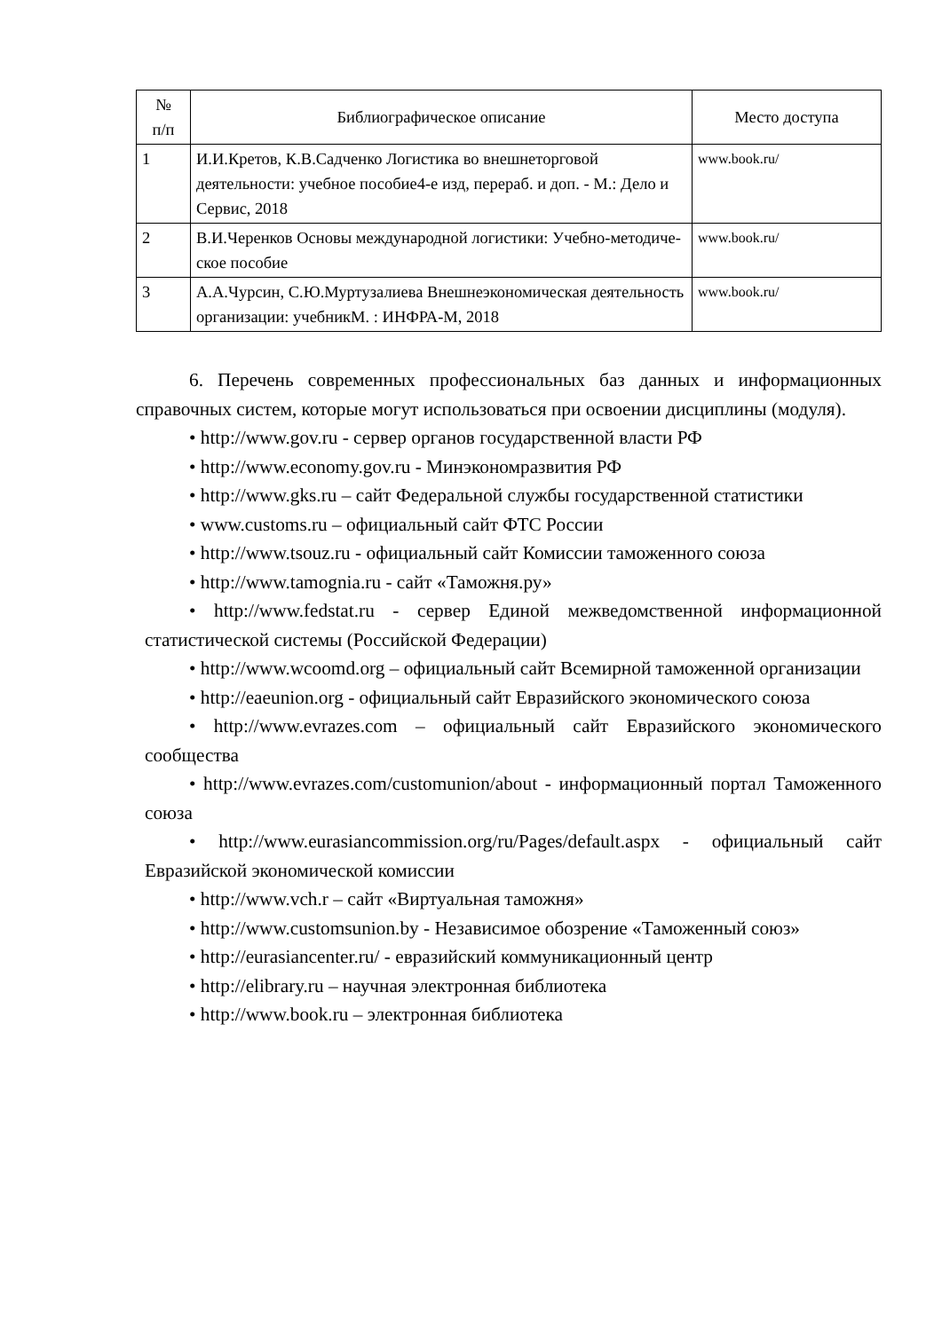| № п/п | Библиографическое описание | Место доступа |
| --- | --- | --- |
| 1 | И.И.Кретов, К.В.Садченко Логистика во внешнеторговой деятельности: учебное пособие4-е изд, перераб. и доп. - М.: Дело и Сервис, 2018 | www.book.ru/ |
| 2 | В.И.Черенков Основы международной логистики: Учебно-методиче-ское пособие | www.book.ru/ |
| 3 | А.А.Чурсин, С.Ю.Муртузалиева Внешнеэкономическая деятельность организации: учебникМ. : ИНФРА-М, 2018 | www.book.ru/ |
6. Перечень современных профессиональных баз данных и информационных справочных систем, которые могут использоваться при освоении дисциплины (модуля).
• http://www.gov.ru - сервер органов государственной власти РФ
• http://www.economy.gov.ru - Минэкономразвития РФ
• http://www.gks.ru – сайт Федеральной службы государственной статистики
• www.customs.ru – официальный сайт ФТС России
• http://www.tsouz.ru - официальный сайт Комиссии таможенного союза
• http://www.tamognia.ru - сайт «Таможня.ру»
• http://www.fedstat.ru - сервер Единой межведомственной информационной статистической системы (Российской Федерации)
• http://www.wcoomd.org – официальный сайт Всемирной таможенной организации
• http://eaeunion.org - официальный сайт Евразийского экономического союза
• http://www.evrazes.com – официальный сайт Евразийского экономического сообщества
• http://www.evrazes.com/customunion/about - информационный портал Таможенного союза
• http://www.eurasiancommission.org/ru/Pages/default.aspx - официальный сайт Евразийской экономической комиссии
• http://www.vch.r – сайт «Виртуальная таможня»
• http://www.customsunion.by - Независимое обозрение «Таможенный союз»
• http://eurasiancenter.ru/ - евразийский коммуникационный центр
• http://elibrary.ru – научная электронная библиотека
• http://www.book.ru – электронная библиотека